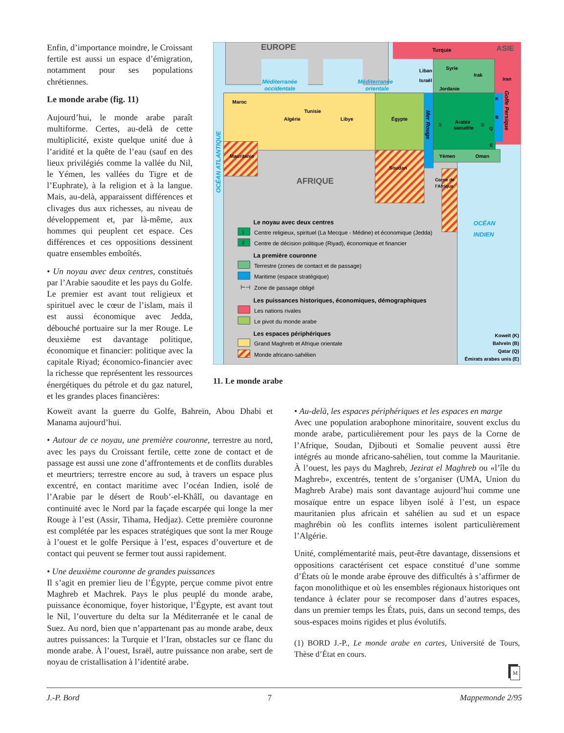Enfin, d’importance moindre, le Croissant fertile est aussi un espace d’émigration, notamment pour ses populations chrétiennes.
Le monde arabe (fig. 11)
Aujourd’hui, le monde arabe paraît multiforme. Certes, au-delà de cette multiplicité, existe quelque unité due à l’aridité et la quête de l’eau (sauf en des lieux privilégiés comme la vallée du Nil, le Yémen, les vallées du Tigre et de l’Euphrate), à la religion et à la langue. Mais, au-delà, apparaissent différences et clivages dus aux richesses, au niveau de développement et, par là-même, aux hommes qui peuplent cet espace. Ces différences et ces oppositions dessinent quatre ensembles emboîtés.
• Un noyau avec deux centres, constitués par l’Arabie saoudite et les pays du Golfe. Le premier est avant tout religieux et spirituel avec le cœur de l’islam, mais il est aussi économique avec Jedda, débouché portuaire sur la mer Rouge. Le deuxième est davantage politique, économique et financier: politique avec la capitale Riyad; économico-financier avec la richesse que représentent les ressources énergétiques du pétrole et du gaz naturel, et les grandes places financières:
EUROPE
Turquie
ASIE
Méditerranée
occidentale
Méditerranée
orientale
Liban
Syrie
Irak
Iran
Israël
Jordanie
Maroc
Algérie
Tunisie
Libye
Égypte
Arabie
saoudite
Mauritanie
Soudan
Yémen
Oman
Corne de
l’Afrique
AFRIQUE
OCÉAN
INDIEN
OCÉAN ATLANTIQUE
Mer Rouge
Golfe Persique
K
B
Q
E
①
②
Le noyau avec deux centres
1
Centre religieux, spirituel (La Mecque - Médine) et économique (Jedda)
2
Centre de décision politique (Riyad), économique et financier
La première couronne
Terrestre (zones de contact et de passage)
Maritime (espace stratégique)
⊢⊣
Zone de passage obligé
Les puissances historiques, économiques, démographiques
Les nations rivales
Le pivot du monde arabe
Les espaces périphériques
Grand Maghreb et Afrique orientale
Monde africano-sahélien
Koweït (K)
Bahreïn (B)
Qatar (Q)
Émirats arabes unis (E)
11. Le monde arabe
Koweït avant la guerre du Golfe, Bahreïn, Abou Dhabi et Manama aujourd’hui.
• Autour de ce noyau, une première couronne, terrestre au nord, avec les pays du Croissant fertile, cette zone de contact et de passage est aussi une zone d’affrontements et de conflits durables et meurtriers; terrestre encore au sud, à travers un espace plus excentré, en contact maritime avec l’océan Indien, isolé de l’Arabie par le désert de Roub’-el-Khâlî, ou davantage en continuité avec le Nord par la façade escarpée qui longe la mer Rouge à l’est (Assir, Tihama, Hedjaz). Cette première couronne est complétée par les espaces stratégiques que sont la mer Rouge à l’ouest et le golfe Persique à l’est, espaces d’ouverture et de contact qui peuvent se fermer tout aussi rapidement.
• Une deuxième couronne de grandes puissances
Il s’agit en premier lieu de l’Égypte, perçue comme pivot entre Maghreb et Machrek. Pays le plus peuplé du monde arabe, puissance économique, foyer historique, l’Égypte, est avant tout le Nil, l’ouverture du delta sur la Méditerranée et le canal de Suez. Au nord, bien que n’appartenant pas au monde arabe, deux autres puissances: la Turquie et l’Iran, obstacles sur ce flanc du monde arabe. À l’ouest, Israël, autre puissance non arabe, sert de noyau de cristallisation à l’identité arabe.
• Au-delà, les espaces périphériques et les espaces en marge
Avec une population arabophone minoritaire, souvent exclus du monde arabe, particulièrement pour les pays de la Corne de l’Afrique, Soudan, Djibouti et Somalie peuvent aussi être intégrés au monde africano-sahélien, tout comme la Mauritanie. À l’ouest, les pays du Maghreb, Jezirat el Maghreb ou «l’île du Maghreb», excentrés, tentent de s’organiser (UMA, Union du Maghreb Arabe) mais sont davantage aujourd’hui comme une mosaïque entre un espace libyen isolé à l’est, un espace mauritanien plus africain et sahélien au sud et un espace maghrébin où les conflits internes isolent particulièrement l’Algérie.
Unité, complémentarité mais, peut-être davantage, dissensions et oppositions caractérisent cet espace constitué d’une somme d’États où le monde arabe éprouve des difficultés à s’affirmer de façon monolithique et où les ensembles régionaux historiques ont tendance à éclater pour se recomposer dans d’autres espaces, dans un premier temps les États, puis, dans un second temps, des sous-espaces moins rigides et plus évolutifs.
(1) BORD J.-P., Le monde arabe en cartes, Université de Tours, Thèse d’État en cours.
M
J.-P. Bord 7 Mappemonde 2/95